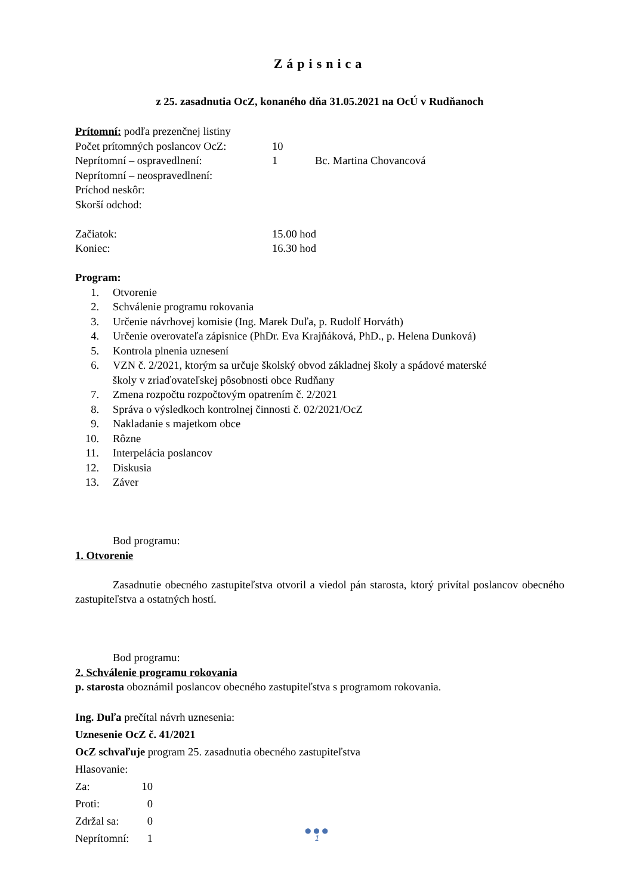Zápisnica
z 25. zasadnutia OcZ, konaného dňa 31.05.2021 na OcÚ v Rudňanoch
Prítomní: podľa prezenčnej listiny
Počet prítomných poslancov OcZ: 10
Neprítomní – ospravedlnení: 1 Bc. Martina Chovancová
Neprítomní – neospravedlnení:
Príchod neskôr:
Skorší odchod:
Začiatok: 15.00 hod
Koniec: 16.30 hod
Program:
1. Otvorenie
2. Schválenie programu rokovania
3. Určenie návrhovej komisie (Ing. Marek Duľa, p. Rudolf Horváth)
4. Určenie overovateľa zápisnice (PhDr. Eva Krajňáková, PhD., p. Helena Dunková)
5. Kontrola plnenia uznesení
6. VZN č. 2/2021, ktorým sa určuje školský obvod základnej školy a spádové materské
školy v zriaďovateľskej pôsobnosti obce Rudňany
7. Zmena rozpočtu rozpočtovým opatrením č. 2/2021
8. Správa o výsledkoch kontrolnej činnosti č. 02/2021/OcZ
9. Nakladanie s majetkom obce
10. Rôzne
11. Interpelácia poslancov
12. Diskusia
13. Záver
Bod programu:
1. Otvorenie
Zasadnutie obecného zastupiteľstva otvoril a viedol pán starosta, ktorý privítal poslancov obecného zastupiteľstva a ostatných hostí.
Bod programu:
2. Schválenie programu rokovania
p. starosta oboznámil poslancov obecného zastupiteľstva s programom rokovania.
Ing. Duľa prečítal návrh uznesenia:
Uznesenie OcZ č. 41/2021
OcZ schvaľuje program 25. zasadnutia obecného zastupiteľstva
Hlasovanie:
Za: 10
Proti: 0
Zdržal sa: 0
Neprítomní: 1
● ● ●
1